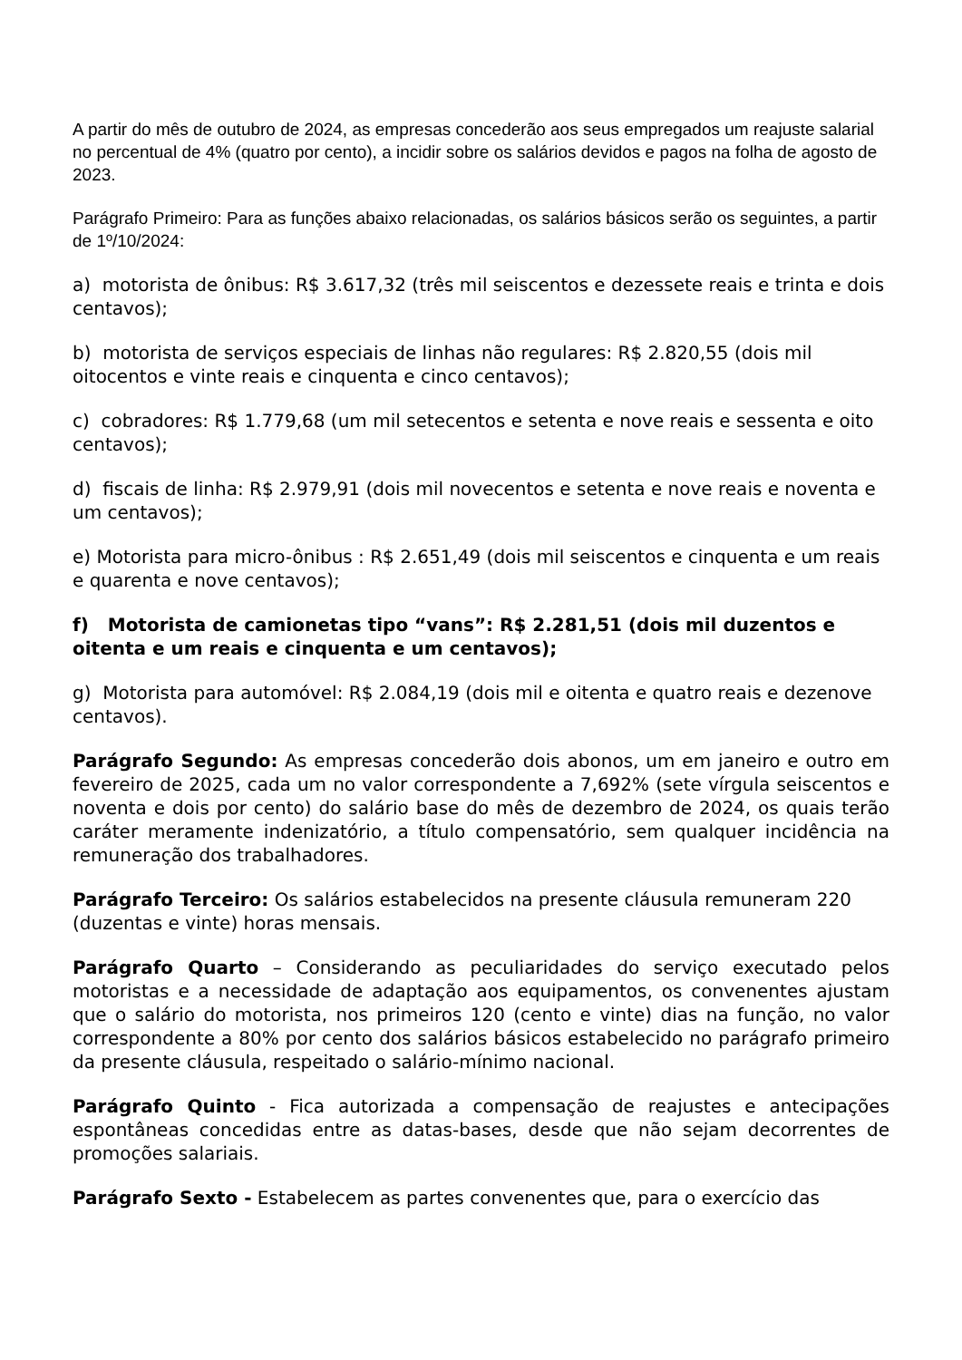A partir do mês de outubro de 2024, as empresas concederão aos seus empregados um reajuste salarial no percentual de 4% (quatro por cento), a incidir sobre os salários devidos e pagos na folha de agosto de 2023.
Parágrafo Primeiro: Para as funções abaixo relacionadas, os salários básicos serão os seguintes, a partir de 1º/10/2024:
a) motorista de ônibus: R$ 3.617,32 (três mil seiscentos e dezessete reais e trinta e dois centavos);
b) motorista de serviços especiais de linhas não regulares: R$ 2.820,55 (dois mil oitocentos e vinte reais e cinquenta e cinco centavos);
c) cobradores: R$ 1.779,68 (um mil setecentos e setenta e nove reais e sessenta e oito centavos);
d) fiscais de linha: R$ 2.979,91 (dois mil novecentos e setenta e nove reais e noventa e um centavos);
e) Motorista para micro-ônibus : R$ 2.651,49 (dois mil seiscentos e cinquenta e um reais e quarenta e nove centavos);
f) Motorista de camionetas tipo “vans”: R$ 2.281,51 (dois mil duzentos e oitenta e um reais e cinquenta e um centavos);
g) Motorista para automóvel: R$ 2.084,19 (dois mil e oitenta e quatro reais e dezenove centavos).
Parágrafo Segundo: As empresas concederão dois abonos, um em janeiro e outro em fevereiro de 2025, cada um no valor correspondente a 7,692% (sete vírgula seiscentos e noventa e dois por cento) do salário base do mês de dezembro de 2024, os quais terão caráter meramente indenizatório, a título compensatório, sem qualquer incidência na remuneração dos trabalhadores.
Parágrafo Terceiro: Os salários estabelecidos na presente cláusula remuneram 220 (duzentas e vinte) horas mensais.
Parágrafo Quarto – Considerando as peculiaridades do serviço executado pelos motoristas e a necessidade de adaptação aos equipamentos, os convenentes ajustam que o salário do motorista, nos primeiros 120 (cento e vinte) dias na função, no valor correspondente a 80% por cento dos salários básicos estabelecido no parágrafo primeiro da presente cláusula, respeitado o salário-mínimo nacional.
Parágrafo Quinto - Fica autorizada a compensação de reajustes e antecipações espontâneas concedidas entre as datas-bases, desde que não sejam decorrentes de promoções salariais.
Parágrafo Sexto - Estabelecem as partes convenentes que, para o exercício das